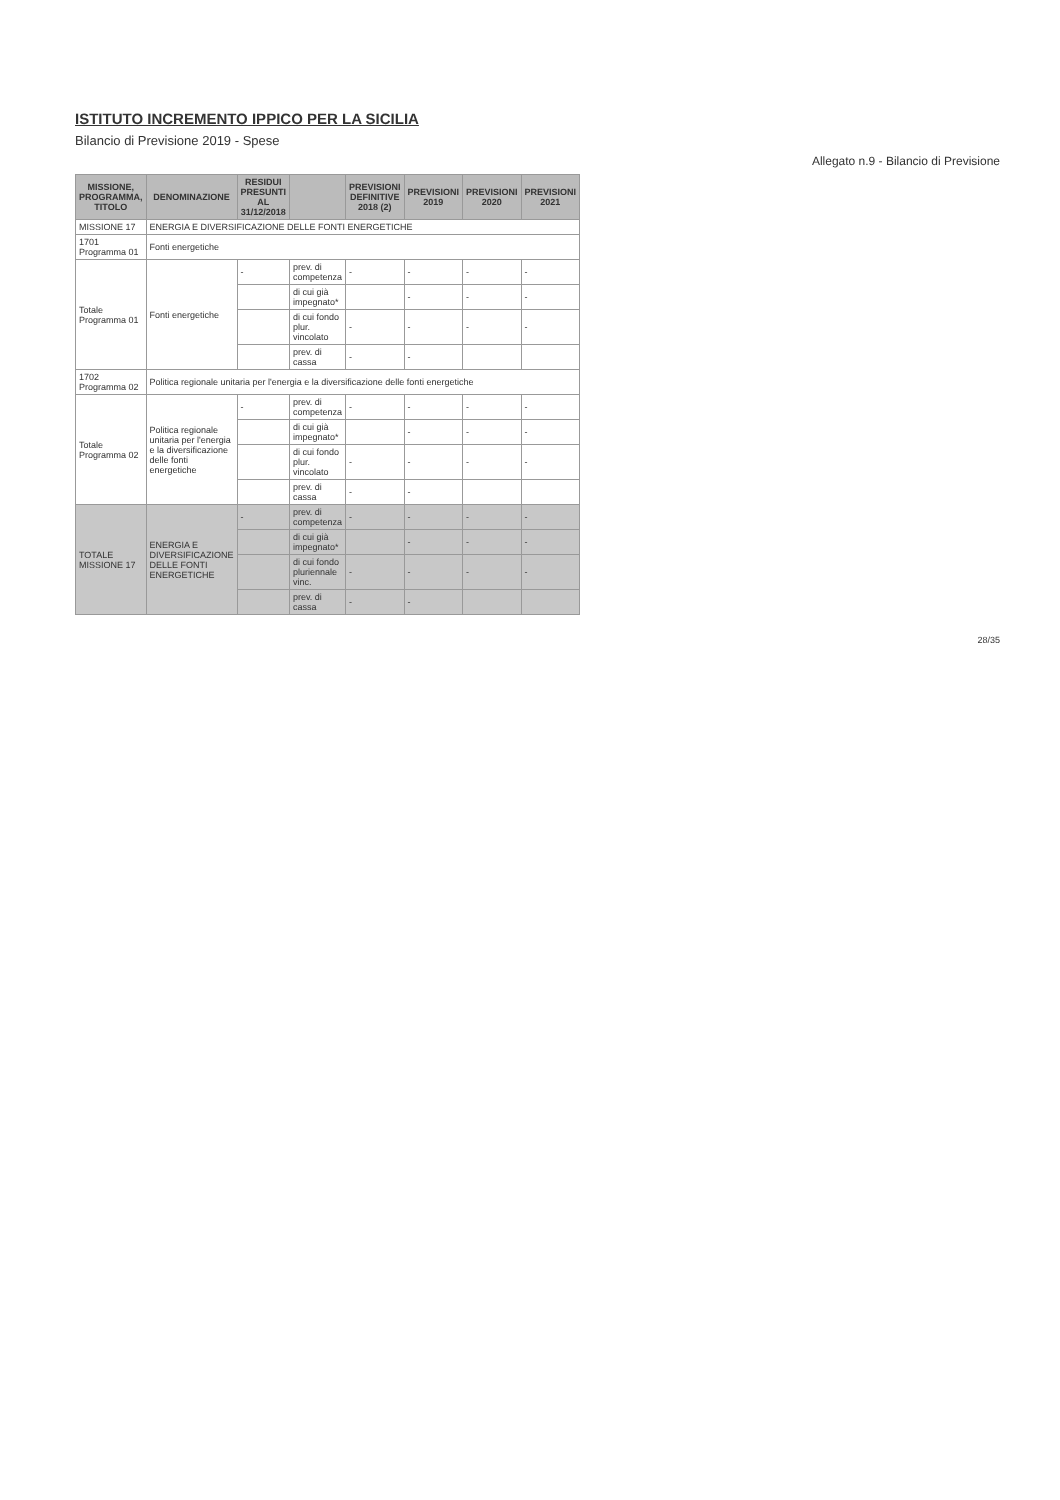ISTITUTO INCREMENTO IPPICO PER LA SICILIA
Bilancio di Previsione 2019 - Spese
Allegato n.9 - Bilancio di Previsione
| MISSIONE, PROGRAMMA, TITOLO | DENOMINAZIONE | RESIDUI PRESUNTI AL 31/12/2018 | | PREVISIONI DEFINITIVE 2018 (2) | PREVISIONI 2019 | PREVISIONI 2020 | PREVISIONI 2021 |
| --- | --- | --- | --- | --- | --- | --- | --- |
| MISSIONE 17 | ENERGIA E DIVERSIFICAZIONE DELLE FONTI ENERGETICHE | | | | | | |
| 1701 Programma 01 | Fonti energetiche | | | | | | |
| Totale Programma 01 | Fonti energetiche | - | prev. di competenza | - | - | - | - |
| | | | di cui già impegnato* | | - | - | - |
| | | | di cui fondo plur. vincolato | - | - | - | - |
| | | | prev. di cassa | - | - | | |
| 1702 Programma 02 | Politica regionale unitaria per l'energia e la diversificazione delle fonti energetiche | | | | | | |
| Totale Programma 02 | Politica regionale unitaria per l'energia e la diversificazione delle fonti energetiche | - | prev. di competenza | - | - | - | - |
| | | | di cui già impegnato* | | - | - | - |
| | | | di cui fondo plur. vincolato | - | - | - | - |
| | | | prev. di cassa | - | - | | |
| TOTALE MISSIONE 17 | ENERGIA E DIVERSIFICAZIONE DELLE FONTI ENERGETICHE | - | prev. di competenza | - | - | - | - |
| | | | di cui già impegnato* | | - | - | - |
| | | | di cui fondo pluriennale vinc. | - | - | - | - |
| | | | prev. di cassa | - | - | | |
28/35